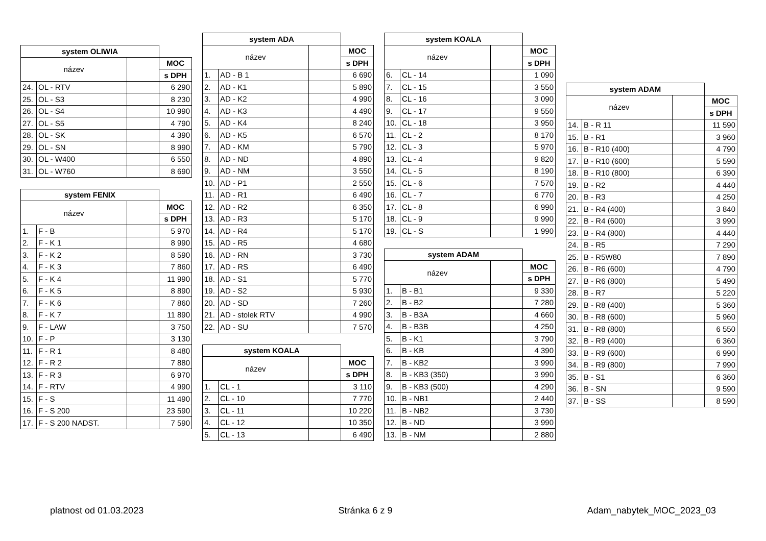| system OLIWIA | | | |
| --- | --- | --- | --- |
| název | | | MOC |
| | | | s DPH |
| 24. | OL - RTV | | 6 290 |
| 25. | OL - S3 | | 8 230 |
| 26. | OL - S4 | | 10 990 |
| 27. | OL - S5 | | 4 790 |
| 28. | OL - SK | | 4 390 |
| 29. | OL - SN | | 8 990 |
| 30. | OL - W400 | | 6 550 |
| 31. | OL - W760 | | 8 690 |
| system FENIX | | | |
| --- | --- | --- | --- |
| název | | | MOC |
| | | | s DPH |
| 1. | F - B | | 5 970 |
| 2. | F - K 1 | | 8 990 |
| 3. | F - K 2 | | 8 590 |
| 4. | F - K 3 | | 7 860 |
| 5. | F - K 4 | | 11 990 |
| 6. | F - K 5 | | 8 890 |
| 7. | F - K 6 | | 7 860 |
| 8. | F - K 7 | | 11 890 |
| 9. | F - LAW | | 3 750 |
| 10. | F - P | | 3 130 |
| 11. | F - R 1 | | 8 480 |
| 12. | F - R 2 | | 7 880 |
| 13. | F - R 3 | | 6 970 |
| 14. | F - RTV | | 4 990 |
| 15. | F - S | | 11 490 |
| 16. | F - S 200 | | 23 590 |
| 17. | F - S 200 NADST. | | 7 590 |
| system ADA | | | |
| --- | --- | --- | --- |
| název | | | MOC |
| | | | s DPH |
| 1. | AD - B 1 | | 6 690 |
| 2. | AD - K1 | | 5 890 |
| 3. | AD - K2 | | 4 990 |
| 4. | AD - K3 | | 4 490 |
| 5. | AD - K4 | | 8 240 |
| 6. | AD - K5 | | 6 570 |
| 7. | AD - KM | | 5 790 |
| 8. | AD - ND | | 4 890 |
| 9. | AD - NM | | 3 550 |
| 10. | AD - P1 | | 2 550 |
| 11. | AD - R1 | | 6 490 |
| 12. | AD - R2 | | 6 350 |
| 13. | AD - R3 | | 5 170 |
| 14. | AD - R4 | | 5 170 |
| 15. | AD - R5 | | 4 680 |
| 16. | AD - RN | | 3 730 |
| 17. | AD - RS | | 6 490 |
| 18. | AD - S1 | | 5 770 |
| 19. | AD - S2 | | 5 930 |
| 20. | AD - SD | | 7 260 |
| 21. | AD - stolek RTV | | 4 990 |
| 22. | AD - SU | | 7 570 |
| system KOALA | | | |
| --- | --- | --- | --- |
| název | | | MOC |
| | | | s DPH |
| 1. | CL - 1 | | 3 110 |
| 2. | CL - 10 | | 7 770 |
| 3. | CL - 11 | | 10 220 |
| 4. | CL - 12 | | 10 350 |
| 5. | CL - 13 | | 6 490 |
| system KOALA | | | |
| --- | --- | --- | --- |
| název | | | MOC |
| | | | s DPH |
| 6. | CL - 14 | | 1 090 |
| 7. | CL - 15 | | 3 550 |
| 8. | CL - 16 | | 3 090 |
| 9. | CL - 17 | | 9 550 |
| 10. | CL - 18 | | 3 950 |
| 11. | CL - 2 | | 8 170 |
| 12. | CL - 3 | | 5 970 |
| 13. | CL - 4 | | 9 820 |
| 14. | CL - 5 | | 8 190 |
| 15. | CL - 6 | | 7 570 |
| 16. | CL - 7 | | 6 770 |
| 17. | CL - 8 | | 6 990 |
| 18. | CL - 9 | | 9 990 |
| 19. | CL - S | | 1 990 |
| system ADAM | | | |
| --- | --- | --- | --- |
| název | | | MOC |
| | | | s DPH |
| 1. | B - B1 | | 9 330 |
| 2. | B - B2 | | 7 280 |
| 3. | B - B3A | | 4 660 |
| 4. | B - B3B | | 4 250 |
| 5. | B - K1 | | 3 790 |
| 6. | B - KB | | 4 390 |
| 7. | B - KB2 | | 3 990 |
| 8. | B - KB3 (350) | | 3 990 |
| 9. | B - KB3 (500) | | 4 290 |
| 10. | B - NB1 | | 2 440 |
| 11. | B - NB2 | | 3 730 |
| 12. | B - ND | | 3 990 |
| 13. | B - NM | | 2 880 |
| system ADAM | | | |
| --- | --- | --- | --- |
| název | | | MOC |
| | | | s DPH |
| 14. | B - R 11 | | 11 590 |
| 15. | B - R1 | | 3 960 |
| 16. | B - R10 (400) | | 4 790 |
| 17. | B - R10 (600) | | 5 590 |
| 18. | B - R10 (800) | | 6 390 |
| 19. | B - R2 | | 4 440 |
| 20. | B - R3 | | 4 250 |
| 21. | B - R4 (400) | | 3 840 |
| 22. | B - R4 (600) | | 3 990 |
| 23. | B - R4 (800) | | 4 440 |
| 24. | B - R5 | | 7 290 |
| 25. | B - R5W80 | | 7 890 |
| 26. | B - R6 (600) | | 4 790 |
| 27. | B - R6 (800) | | 5 490 |
| 28. | B - R7 | | 5 220 |
| 29. | B - R8 (400) | | 5 360 |
| 30. | B - R8 (600) | | 5 960 |
| 31. | B - R8 (800) | | 6 550 |
| 32. | B - R9 (400) | | 6 360 |
| 33. | B - R9 (600) | | 6 990 |
| 34. | B - R9 (800) | | 7 990 |
| 35. | B - S1 | | 6 360 |
| 36. | B - SN | | 9 590 |
| 37. | B - SS | | 8 590 |
platnost od 01.03.2023 Stránka 6 z 9 Adam_nabytek_MOC_2023_03